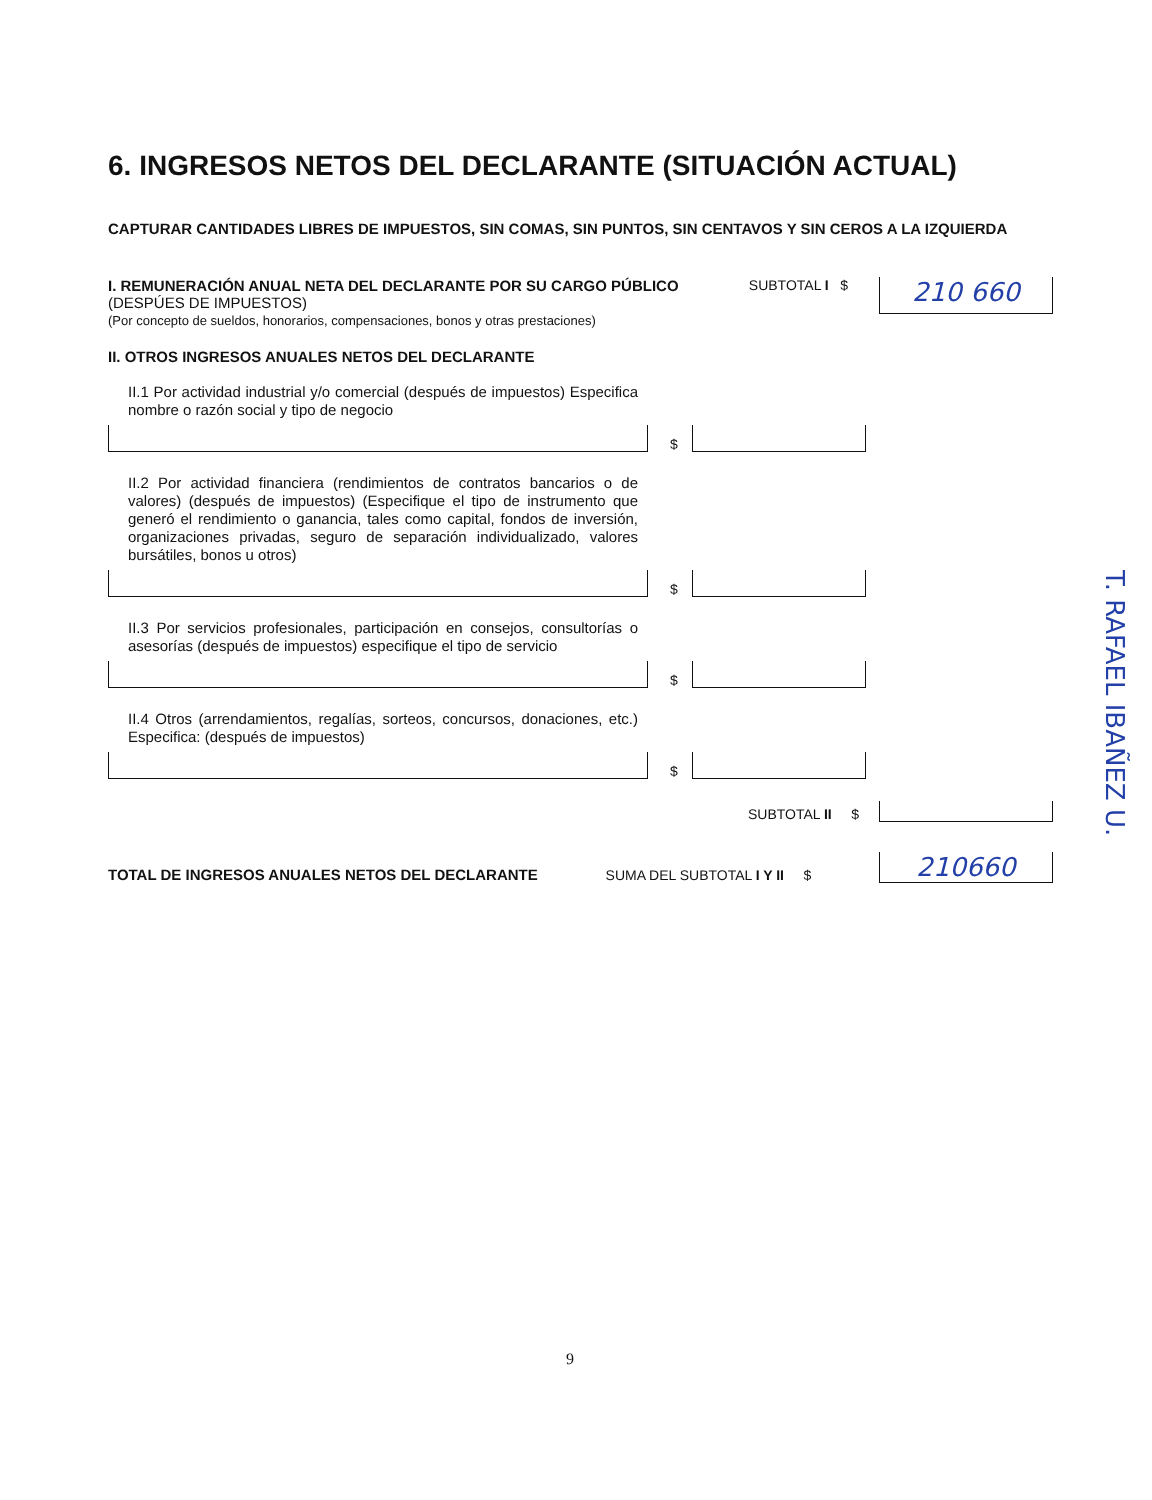6. INGRESOS NETOS DEL DECLARANTE (SITUACIÓN ACTUAL)
CAPTURAR CANTIDADES LIBRES DE IMPUESTOS, SIN COMAS, SIN PUNTOS, SIN CENTAVOS Y SIN CEROS A LA IZQUIERDA
I. REMUNERACIÓN ANUAL NETA DEL DECLARANTE POR SU CARGO PÚBLICO (DESPÚES DE IMPUESTOS)
(Por concepto de sueldos, honorarios, compensaciones, bonos y otras prestaciones)
SUBTOTAL I $
210 660
II. OTROS INGRESOS ANUALES NETOS DEL DECLARANTE
II.1 Por actividad industrial y/o comercial (después de impuestos) Especifica nombre o razón social y tipo de negocio
$
II.2 Por actividad financiera (rendimientos de contratos bancarios o de valores) (después de impuestos) (Especifique el tipo de instrumento que generó el rendimiento o ganancia, tales como capital, fondos de inversión, organizaciones privadas, seguro de separación individualizado, valores bursátiles, bonos u otros)
$
II.3 Por servicios profesionales, participación en consejos, consultorías o asesorías (después de impuestos) especifique el tipo de servicio
$
II.4 Otros (arrendamientos, regalías, sorteos, concursos, donaciones, etc.) Especifica: (después de impuestos)
$
SUBTOTAL II $
TOTAL DE INGRESOS ANUALES NETOS DEL DECLARANTE SUMA DEL SUBTOTAL I Y II $
210660
T. RAFAEL IBAÑEZ U.
9